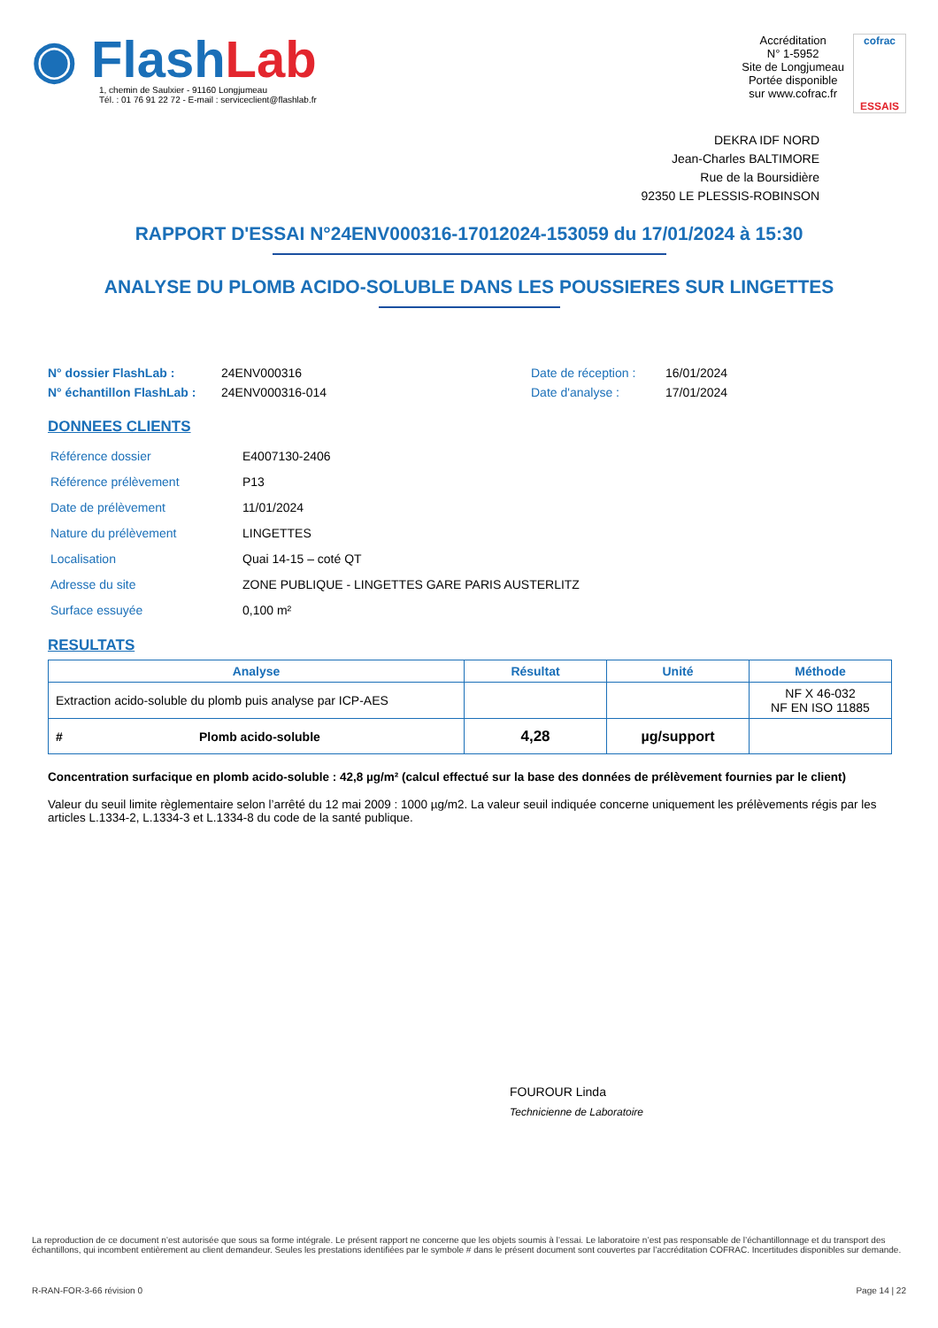◉ FlashLab
1, chemin de Saulxier - 91160 Longjumeau
Tél. : 01 76 91 22 72 - E-mail : serviceclient@flashlab.fr
Accréditation
N° 1-5952
Site de Longjumeau
Portée disponible
sur www.cofrac.fr
cofrac
ESSAIS
DEKRA IDF NORD
Jean-Charles BALTIMORE
Rue de la Boursidière
92350 LE PLESSIS-ROBINSON
RAPPORT D'ESSAI N°24ENV000316-17012024-153059 du 17/01/2024 à 15:30
ANALYSE DU PLOMB ACIDO-SOLUBLE DANS LES POUSSIERES SUR LINGETTES
N° dossier FlashLab :
N° échantillon FlashLab :
24ENV000316
24ENV000316-014
Date de réception :
Date d'analyse :
16/01/2024
17/01/2024
DONNEES CLIENTS
| Référence dossier | E4007130-2406 |
| Référence prélèvement | P13 |
| Date de prélèvement | 11/01/2024 |
| Nature du prélèvement | LINGETTES |
| Localisation | Quai 14-15 – coté QT |
| Adresse du site | ZONE PUBLIQUE - LINGETTES GARE PARIS AUSTERLITZ |
| Surface essuyée | 0,100 m² |
RESULTATS
| Analyse | Résultat | Unité | Méthode |
| --- | --- | --- | --- |
| Extraction acido-soluble du plomb puis analyse par ICP-AES | | | NF X 46-032 NF EN ISO 11885 |
| # Plomb acido-soluble | 4,28 | µg/support | |
Concentration surfacique en plomb acido-soluble : 42,8 µg/m² (calcul effectué sur la base des données de prélèvement fournies par le client)
Valeur du seuil limite règlementaire selon l’arrêté du 12 mai 2009 : 1000 µg/m2. La valeur seuil indiquée concerne uniquement les prélèvements régis par les articles L.1334-2, L.1334-3 et L.1334-8 du code de la santé publique.
FOUROUR Linda
Technicienne de Laboratoire
La reproduction de ce document n’est autorisée que sous sa forme intégrale. Le présent rapport ne concerne que les objets soumis à l’essai. Le laboratoire n’est pas responsable de l’échantillonnage et du transport des échantillons, qui incombent entièrement au client demandeur. Seules les prestations identifiées par le symbole # dans le présent document sont couvertes par l’accréditation COFRAC. Incertitudes disponibles sur demande.
R-RAN-FOR-3-66 révision 0 Page 14 | 22